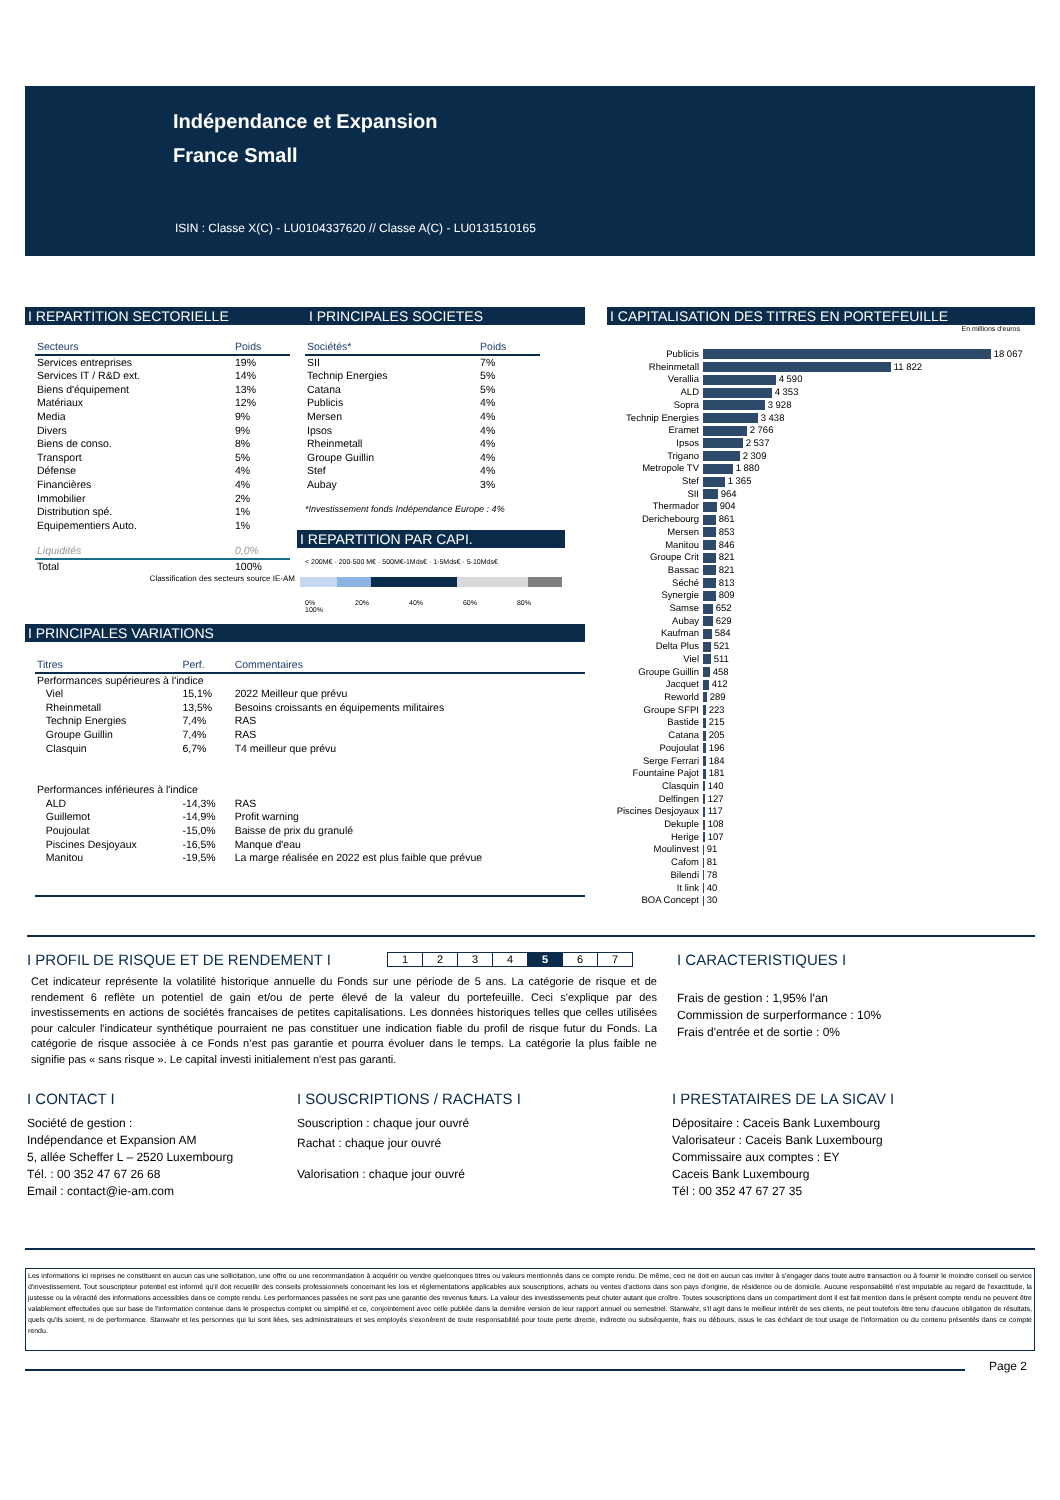Indépendance et Expansion
France Small
ISIN : Classe X(C) - LU0104337620 // Classe A(C) - LU0131510165
I REPARTITION SECTORIELLE I PRINCIPALES SOCIETES
| Secteurs | Poids |
| --- | --- |
| Services entreprises | 19% |
| Services IT / R&D ext. | 14% |
| Biens d'équipement | 13% |
| Matériaux | 12% |
| Media | 9% |
| Divers | 9% |
| Biens de conso. | 8% |
| Transport | 5% |
| Défense | 4% |
| Financières | 4% |
| Immobilier | 2% |
| Distribution spé. | 1% |
| Equipementiers Auto. | 1% |
| Liquidités | 0,0% |
| Total | 100% |
Classification des secteurs source IE-AM
| Sociétés* | Poids |
| --- | --- |
| SII | 7% |
| Technip Energies | 5% |
| Catana | 5% |
| Publicis | 4% |
| Mersen | 4% |
| Ipsos | 4% |
| Rheinmetall | 4% |
| Groupe Guillin | 4% |
| Stef | 4% |
| Aubay | 3% |
*Investissement fonds Indépendance Europe : 4%
I REPARTITION PAR CAPI.
< 200M€ · 200-500 M€ · 500M€-1Mds€ · 1-5Mds€ · 5-10Mds€
0% 20% 40% 60% 80% 100%
I PRINCIPALES VARIATIONS
| Titres | Perf. | Commentaires |
| --- | --- | --- |
| Performances supérieures à l'indice | | |
| Viel | 15,1% | 2022 Meilleur que prévu |
| Rheinmetall | 13,5% | Besoins croissants en équipements militaires |
| Technip Energies | 7,4% | RAS |
| Groupe Guillin | 7,4% | RAS |
| Clasquin | 6,7% | T4 meilleur que prévu |
| Performances inférieures à l'indice | | |
| ALD | -14,3% | RAS |
| Guillemot | -14,9% | Profit warning |
| Poujoulat | -15,0% | Baisse de prix du granulé |
| Piscines Desjoyaux | -16,5% | Manque d'eau |
| Manitou | -19,5% | La marge réalisée en 2022 est plus faible que prévue |
I CAPITALISATION DES TITRES EN PORTEFEUILLE
En millions d'euros
| Publicis | 18 067 |
| Rheinmetall | 11 822 |
| Verallia | 4 590 |
| ALD | 4 353 |
| Sopra | 3 928 |
| Technip Energies | 3 438 |
| Eramet | 2 766 |
| Ipsos | 2 537 |
| Trigano | 2 309 |
| Metropole TV | 1 880 |
| Stef | 1 365 |
| SII | 964 |
| Thermador | 904 |
| Derichebourg | 861 |
| Mersen | 853 |
| Manitou | 846 |
| Groupe Crit | 821 |
| Bassac | 821 |
| Séché | 813 |
| Synergie | 809 |
| Samse | 652 |
| Aubay | 629 |
| Kaufman | 584 |
| Delta Plus | 521 |
| Viel | 511 |
| Groupe Guillin | 458 |
| Jacquet | 412 |
| Reworld | 289 |
| Groupe SFPI | 223 |
| Bastide | 215 |
| Catana | 205 |
| Poujoulat | 196 |
| Serge Ferrari | 184 |
| Fountaine Pajot | 181 |
| Clasquin | 140 |
| Delfingen | 127 |
| Piscines Desjoyaux | 117 |
| Dekuple | 108 |
| Herige | 107 |
| Moulinvest | 91 |
| Cafom | 81 |
| Bilendi | 78 |
| It link | 40 |
| BOA Concept | 30 |
I PROFIL DE RISQUE ET DE RENDEMENT I
| 1 | 2 | 3 | 4 | 5 | 6 | 7 |
Cet indicateur représente la volatilité historique annuelle du Fonds sur une période de 5 ans. La catégorie de risque et de rendement 6 reflète un potentiel de gain et/ou de perte élevé de la valeur du portefeuille. Ceci s'explique par des investissements en actions de sociétés francaises de petites capitalisations. Les données historiques telles que celles utilisées pour calculer l'indicateur synthétique pourraient ne pas constituer une indication fiable du profil de risque futur du Fonds. La catégorie de risque associée à ce Fonds n’est pas garantie et pourra évoluer dans le temps. La catégorie la plus faible ne signifie pas « sans risque ». Le capital investi initialement n'est pas garanti.
I CARACTERISTIQUES I
Frais de gestion : 1,95% l'an
Commission de surperformance : 10%
Frais d'entrée et de sortie : 0%
I CONTACT I
Société de gestion :
Indépendance et Expansion AM
5, allée Scheffer L – 2520 Luxembourg
Tél. : 00 352 47 67 26 68
Email : contact@ie-am.com
I SOUSCRIPTIONS / RACHATS I
Souscription : chaque jour ouvré
Rachat : chaque jour ouvré
Valorisation : chaque jour ouvré
I PRESTATAIRES DE LA SICAV I
Dépositaire : Caceis Bank Luxembourg
Valorisateur : Caceis Bank Luxembourg
Commissaire aux comptes : EY
Caceis Bank Luxembourg
Tél : 00 352 47 67 27 35
Les informations ici reprises ne constituent en aucun cas une sollicitation, une offre ou une recommandation à acquérir ou vendre quelconques titres ou valeurs mentionnés dans ce compte rendu. De même, ceci ne doit en aucun cas inviter à s'engager dans toute autre transaction ou à fournir le moindre conseil ou service d'investissement. Tout souscripteur potentiel est informé qu'il doit recueillir des conseils professionnels concernant les lois et réglementations applicables aux souscriptions, achats ou ventes d'actions dans son pays d'origine, de résidence ou de domicile. Aucune responsabilité n'est imputable au regard de l'exactitude, la justesse ou la véracité des informations accessibles dans ce compte rendu. Les performances passées ne sont pas une garantie des revenus futurs. La valeur des investissements peut chuter autant que croître. Toutes souscriptions dans un compartiment dont il est fait mention dans le présent compte rendu ne peuvent être valablement effectuées que sur base de l'information contenue dans le prospectus complet ou simplifié et ce, conjointement avec celle publiée dans la dernière version de leur rapport annuel ou semestriel. Stanwahr, s'il agit dans le meilleur intérêt de ses clients, ne peut toutefois être tenu d'aucune obligation de résultats, quels qu'ils soient, ni de performance. Stanwahr et les personnes qui lui sont liées, ses administrateurs et ses employés s'exonèrent de toute responsabilité pour toute perte directe, indirecte ou subséquente, frais ou débours, issus le cas échéant de tout usage de l'information ou du contenu présentés dans ce compte rendu.
Page 2